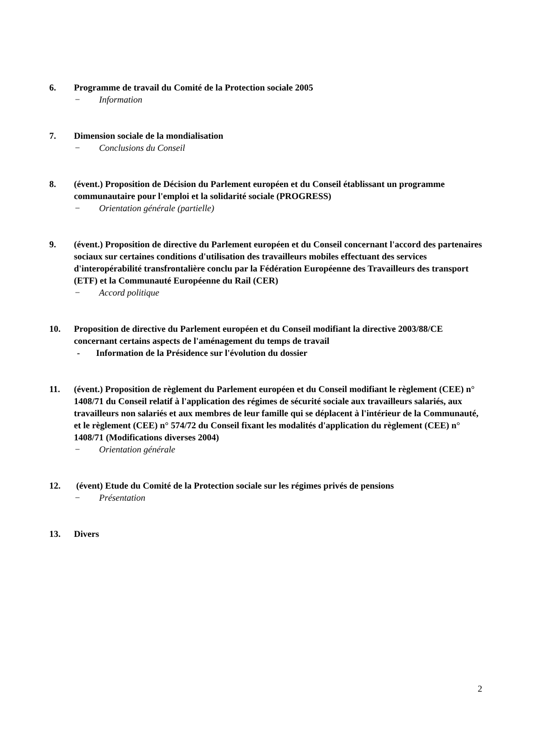6. Programme de travail du Comité de la Protection sociale 2005
− Information
7. Dimension sociale de la mondialisation
− Conclusions du Conseil
8. (évent.) Proposition de Décision du Parlement européen et du Conseil établissant un programme communautaire pour l'emploi et la solidarité sociale (PROGRESS)
− Orientation générale (partielle)
9. (évent.) Proposition de directive du Parlement européen et du Conseil concernant l'accord des partenaires sociaux sur certaines conditions d'utilisation des travailleurs mobiles effectuant des services d'interopérabilité transfrontalière conclu par la Fédération Européenne des Travailleurs des transport (ETF) et la Communauté Européenne du Rail (CER)
− Accord politique
10. Proposition de directive du Parlement européen et du Conseil modifiant la directive 2003/88/CE concernant certains aspects de l'aménagement du temps de travail
- Information de la Présidence sur l'évolution du dossier
11. (évent.) Proposition de règlement du Parlement européen et du Conseil modifiant le règlement (CEE) n° 1408/71 du Conseil relatif à l'application des régimes de sécurité sociale aux travailleurs salariés, aux travailleurs non salariés et aux membres de leur famille qui se déplacent à l'intérieur de la Communauté, et le règlement (CEE) n° 574/72 du Conseil fixant les modalités d'application du règlement (CEE) n° 1408/71 (Modifications diverses 2004)
− Orientation générale
12. (évent) Etude du Comité de la Protection sociale sur les régimes privés de pensions
− Présentation
13. Divers
2